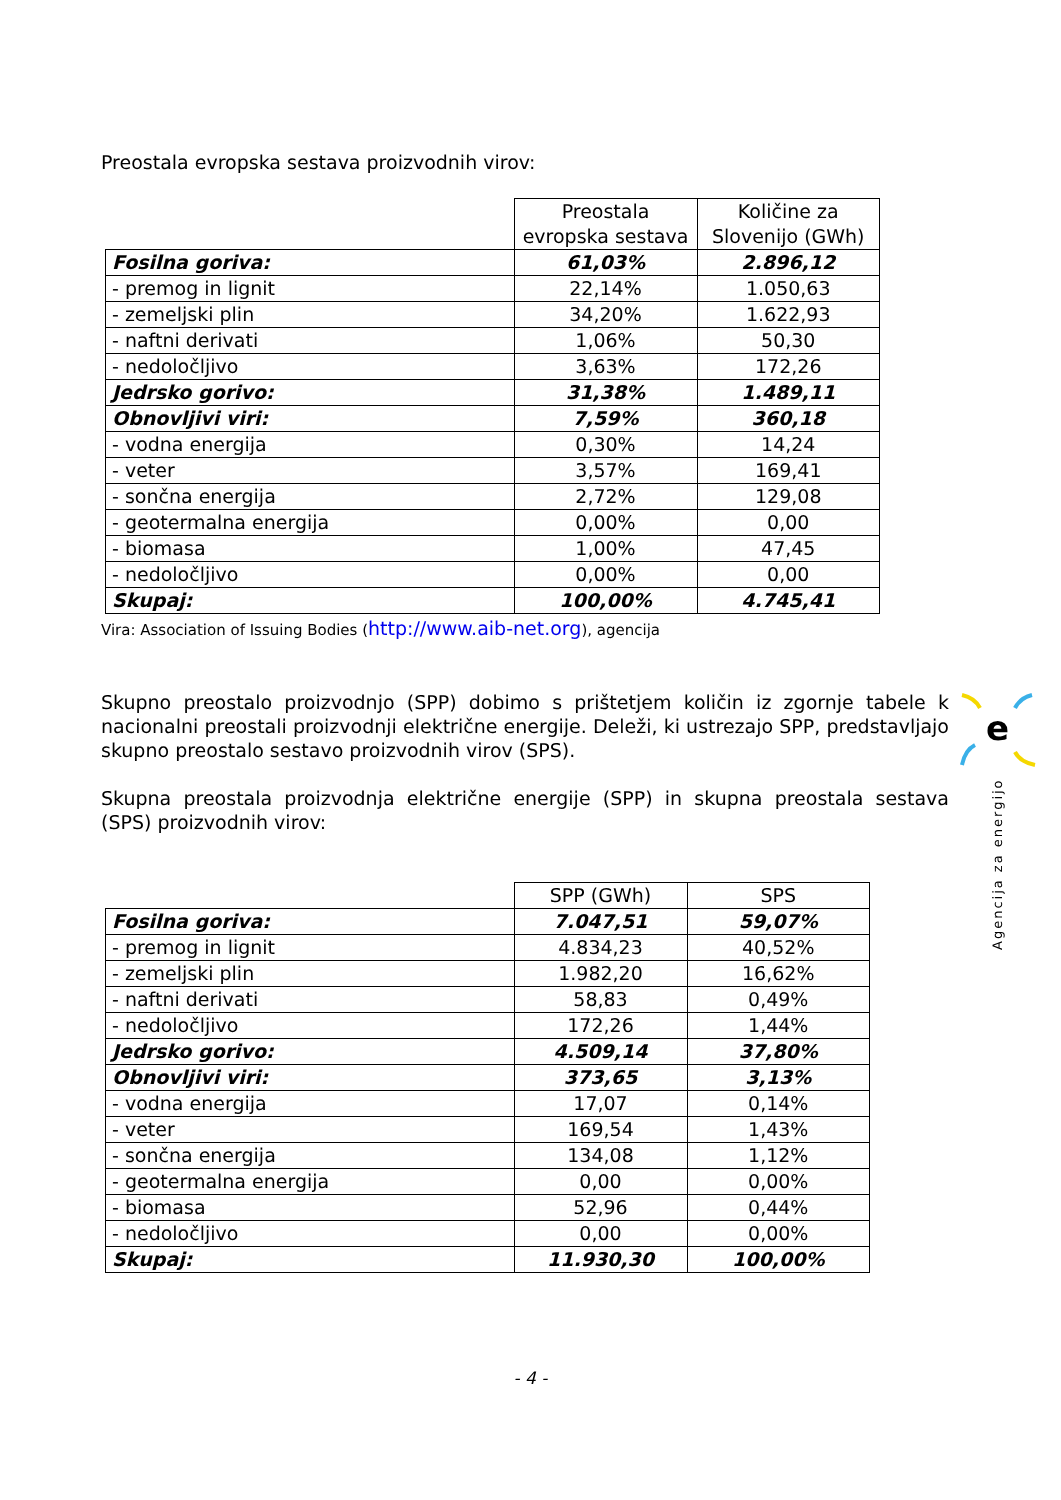Preostala evropska sestava proizvodnih virov:
| | Preostala evropska sestava | Količine za Slovenijo (GWh) |
| Fosilna goriva: | 61,03% | 2.896,12 |
| - premog in lignit | 22,14% | 1.050,63 |
| - zemeljski plin | 34,20% | 1.622,93 |
| - naftni derivati | 1,06% | 50,30 |
| - nedoločljivo | 3,63% | 172,26 |
| Jedrsko gorivo: | 31,38% | 1.489,11 |
| Obnovljivi viri: | 7,59% | 360,18 |
| - vodna energija | 0,30% | 14,24 |
| - veter | 3,57% | 169,41 |
| - sončna energija | 2,72% | 129,08 |
| - geotermalna energija | 0,00% | 0,00 |
| - biomasa | 1,00% | 47,45 |
| - nedoločljivo | 0,00% | 0,00 |
| Skupaj: | 100,00% | 4.745,41 |
Vira: Association of Issuing Bodies (http://www.aib-net.org), agencija
Skupno preostalo proizvodnjo (SPP) dobimo s prištetjem količin iz zgornje tabele k nacionalni preostali proizvodnji električne energije. Deleži, ki ustrezajo SPP, predstavljajo skupno preostalo sestavo proizvodnih virov (SPS).
Skupna preostala proizvodnja električne energije (SPP) in skupna preostala sestava (SPS) proizvodnih virov:
| | SPP (GWh) | SPS |
| Fosilna goriva: | 7.047,51 | 59,07% |
| - premog in lignit | 4.834,23 | 40,52% |
| - zemeljski plin | 1.982,20 | 16,62% |
| - naftni derivati | 58,83 | 0,49% |
| - nedoločljivo | 172,26 | 1,44% |
| Jedrsko gorivo: | 4.509,14 | 37,80% |
| Obnovljivi viri: | 373,65 | 3,13% |
| - vodna energija | 17,07 | 0,14% |
| - veter | 169,54 | 1,43% |
| - sončna energija | 134,08 | 1,12% |
| - geotermalna energija | 0,00 | 0,00% |
| - biomasa | 52,96 | 0,44% |
| - nedoločljivo | 0,00 | 0,00% |
| Skupaj: | 11.930,30 | 100,00% |
e
Agencija za energijo
- 4 -